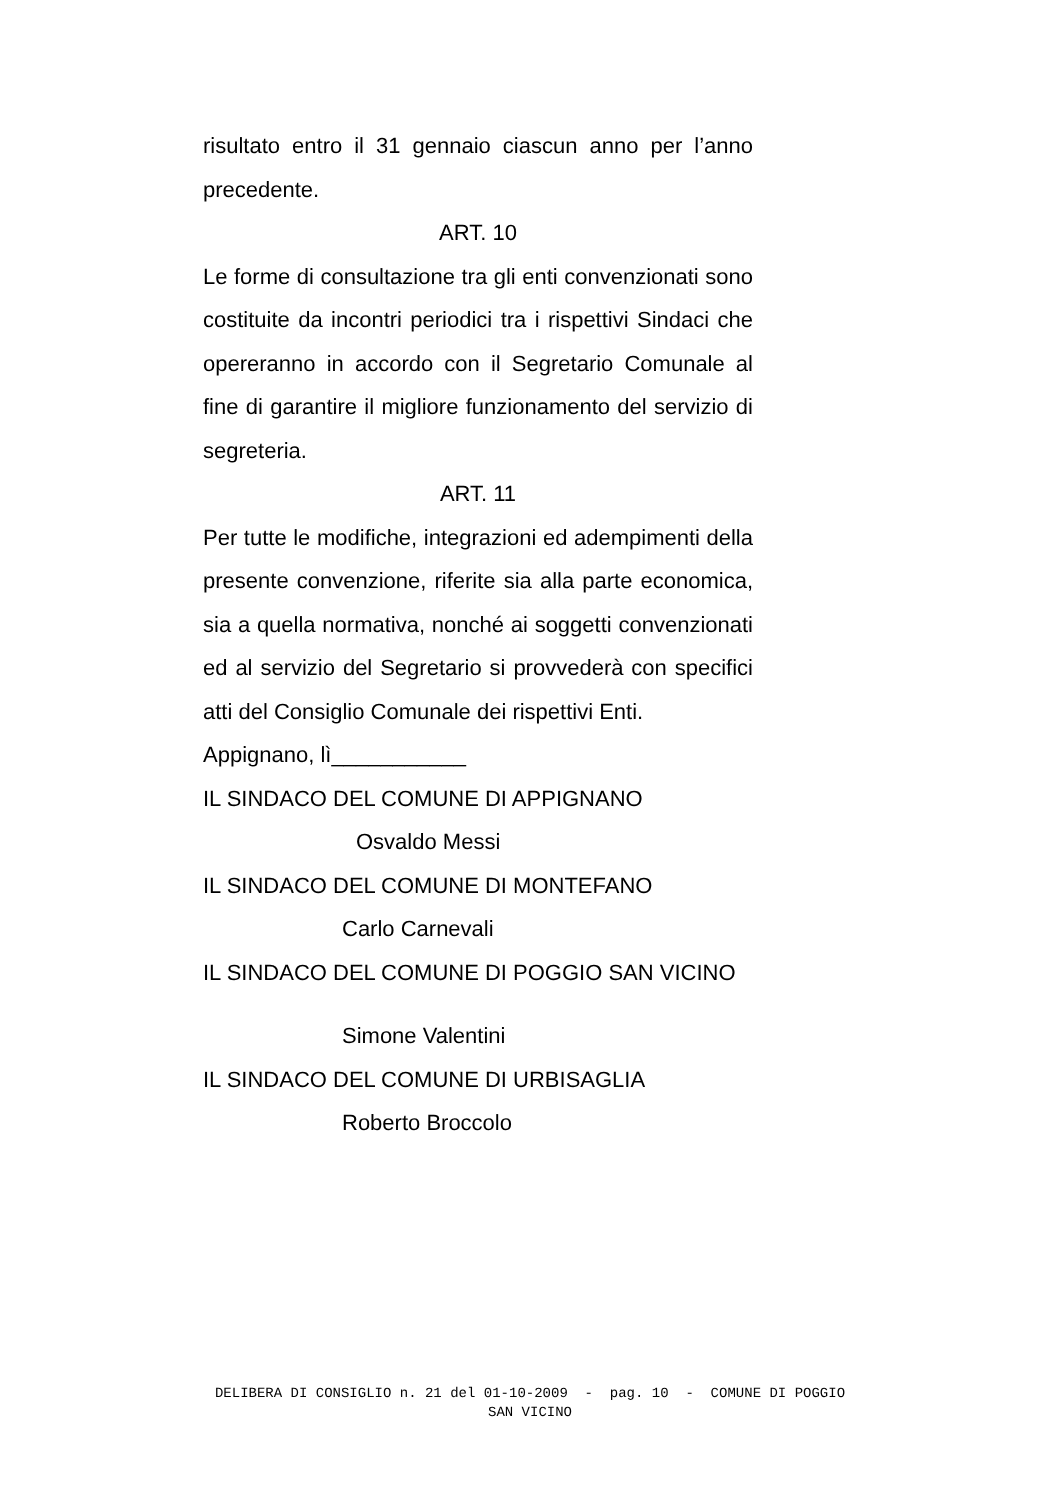risultato entro il 31 gennaio ciascun anno per l’anno precedente.
ART. 10
Le forme di consultazione tra gli enti convenzionati sono costituite da incontri periodici tra i rispettivi Sindaci che opereranno in accordo con il Segretario Comunale al fine di garantire il migliore funzionamento del servizio di segreteria.
ART. 11
Per tutte le modifiche, integrazioni ed adempimenti della presente convenzione, riferite sia alla parte economica, sia a quella normativa, nonché ai soggetti convenzionati ed al servizio del Segretario si provvederà con specifici atti del Consiglio Comunale dei rispettivi Enti.
Appignano, lì___________
IL SINDACO DEL COMUNE DI APPIGNANO
Osvaldo Messi
IL SINDACO DEL COMUNE DI MONTEFANO
Carlo Carnevali
IL SINDACO DEL COMUNE DI POGGIO SAN VICINO
Simone Valentini
IL SINDACO DEL COMUNE DI URBISAGLIA
Roberto Broccolo
DELIBERA DI CONSIGLIO n. 21 del 01-10-2009 - pag. 10 - COMUNE DI POGGIO
SAN VICINO